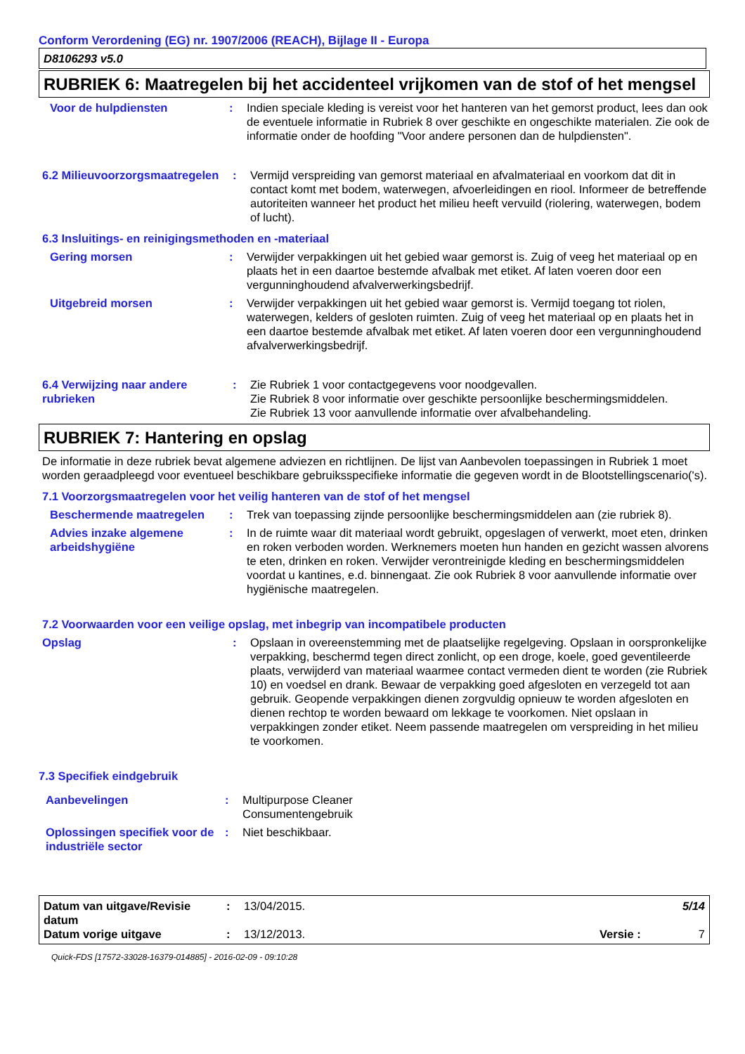Conform Verordening (EG) nr. 1907/2006 (REACH), Bijlage II - Europa
D8106293 v5.0
RUBRIEK 6: Maatregelen bij het accidenteel vrijkomen van de stof of het mengsel
Voor de hulpdiensten : Indien speciale kleding is vereist voor het hanteren van het gemorst product, lees dan ook de eventuele informatie in Rubriek 8 over geschikte en ongeschikte materialen. Zie ook de informatie onder de hoofding "Voor andere personen dan de hulpdiensten".
6.2 Milieuvoorzorgsmaatregelen
: Vermijd verspreiding van gemorst materiaal en afvalmateriaal en voorkom dat dit in contact komt met bodem, waterwegen, afvoerleidingen en riool. Informeer de betreffende autoriteiten wanneer het product het milieu heeft vervuild (riolering, waterwegen, bodem of lucht).
6.3 Insluitings- en reinigingsmethoden en -materiaal
Gering morsen : Verwijder verpakkingen uit het gebied waar gemorst is. Zuig of veeg het materiaal op en plaats het in een daartoe bestemde afvalbak met etiket. Af laten voeren door een vergunninghoudend afvalverwerkingsbedrijf.
Uitgebreid morsen : Verwijder verpakkingen uit het gebied waar gemorst is. Vermijd toegang tot riolen, waterwegen, kelders of gesloten ruimten. Zuig of veeg het materiaal op en plaats het in een daartoe bestemde afvalbak met etiket. Af laten voeren door een vergunninghoudend afvalverwerkingsbedrijf.
6.4 Verwijzing naar andere rubrieken
: Zie Rubriek 1 voor contactgegevens voor noodgevallen.
Zie Rubriek 8 voor informatie over geschikte persoonlijke beschermingsmiddelen.
Zie Rubriek 13 voor aanvullende informatie over afvalbehandeling.
RUBRIEK 7: Hantering en opslag
De informatie in deze rubriek bevat algemene adviezen en richtlijnen. De lijst van Aanbevolen toepassingen in Rubriek 1 moet worden geraadpleegd voor eventueel beschikbare gebruiksspecifieke informatie die gegeven wordt in de Blootstellingscenario('s).
7.1 Voorzorgsmaatregelen voor het veilig hanteren van de stof of het mengsel
Beschermende maatregelen : Trek van toepassing zijnde persoonlijke beschermingsmiddelen aan (zie rubriek 8).
Advies inzake algemene arbeidshygiëne
: In de ruimte waar dit materiaal wordt gebruikt, opgeslagen of verwerkt, moet eten, drinken en roken verboden worden. Werknemers moeten hun handen en gezicht wassen alvorens te eten, drinken en roken. Verwijder verontreinigde kleding en beschermingsmiddelen voordat u kantines, e.d. binnengaat. Zie ook Rubriek 8 voor aanvullende informatie over hygiënische maatregelen.
7.2 Voorwaarden voor een veilige opslag, met inbegrip van incompatibele producten
Opslag : Opslaan in overeenstemming met de plaatselijke regelgeving. Opslaan in oorspronkelijke verpakking, beschermd tegen direct zonlicht, op een droge, koele, goed geventileerde plaats, verwijderd van materiaal waarmee contact vermeden dient te worden (zie Rubriek 10) en voedsel en drank. Bewaar de verpakking goed afgesloten en verzegeld tot aan gebruik. Geopende verpakkingen dienen zorgvuldig opnieuw te worden afgesloten en dienen rechtop te worden bewaard om lekkage te voorkomen. Niet opslaan in verpakkingen zonder etiket. Neem passende maatregelen om verspreiding in het milieu te voorkomen.
7.3 Specifiek eindgebruik
Aanbevelingen : Multipurpose Cleaner
Consumentengebruik
Oplossingen specifiek voor de industriële sector
: Niet beschikbaar.
Datum van uitgave/Revisie datum
: 13/04/2015. 5/14
Datum vorige uitgave : 13/12/2013. Versie : 7
Quick-FDS [17572-33028-16379-014885] - 2016-02-09 - 09:10:28